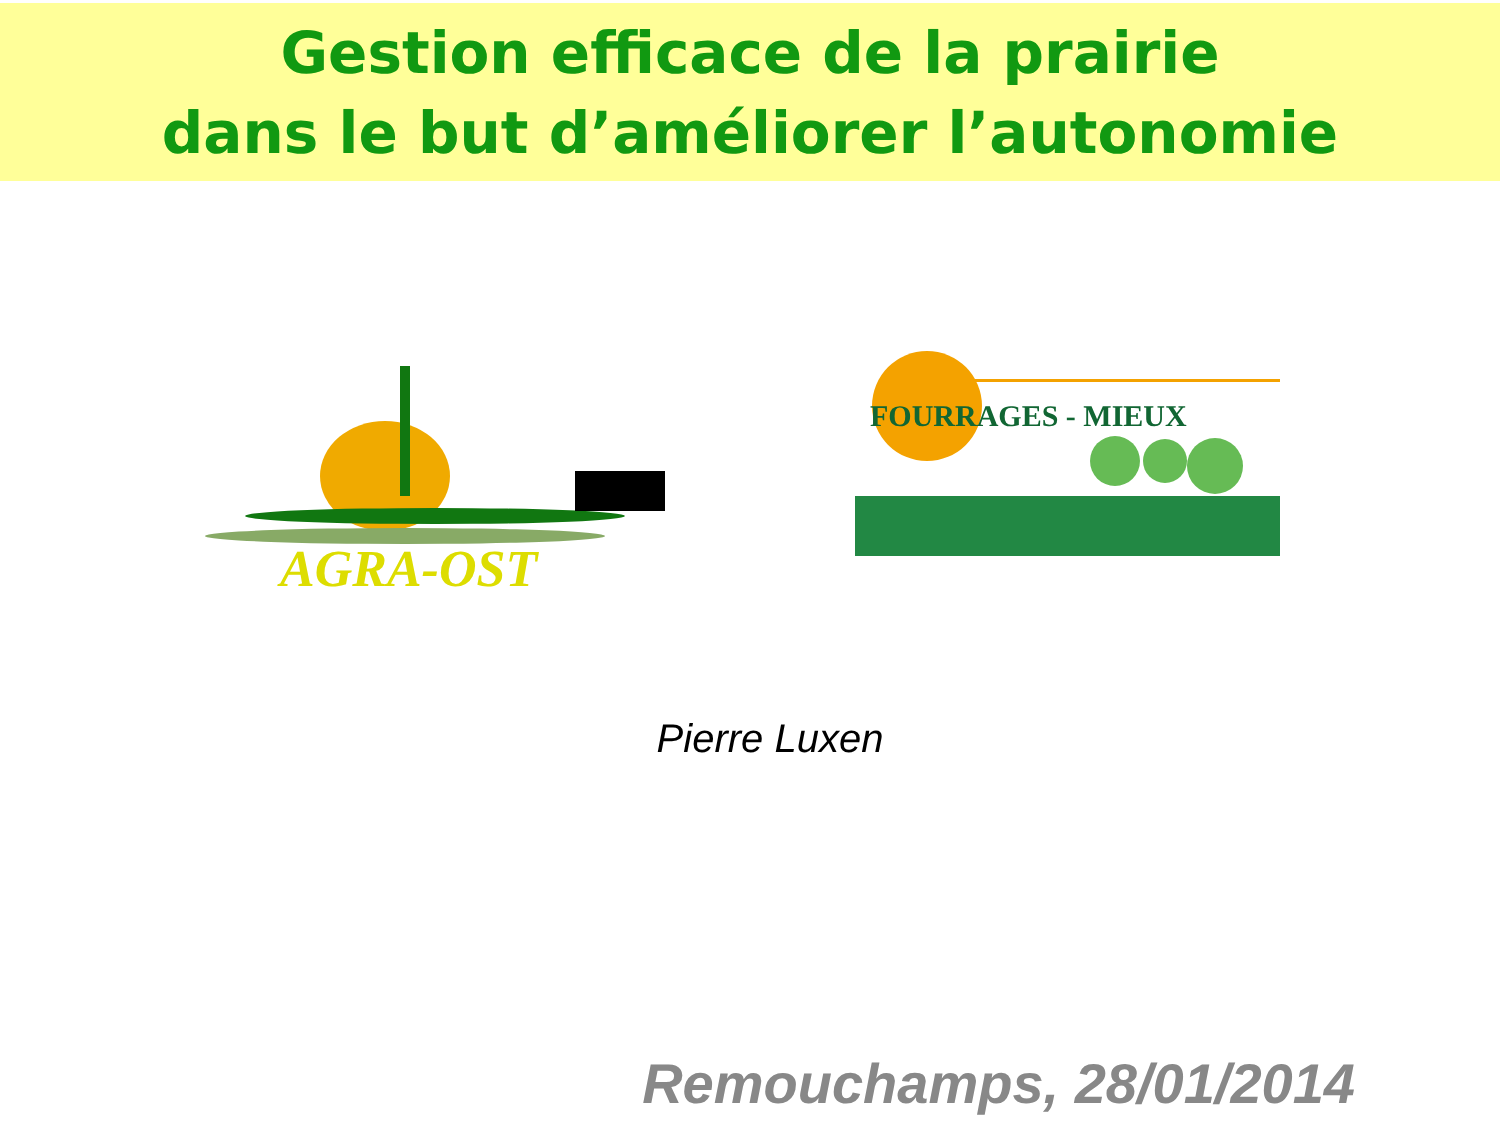Gestion efficace de la prairie
dans le but d’améliorer l’autonomie
AGRA-OST
FOURRAGES - MIEUX
Pierre Luxen
Remouchamps, 28/01/2014